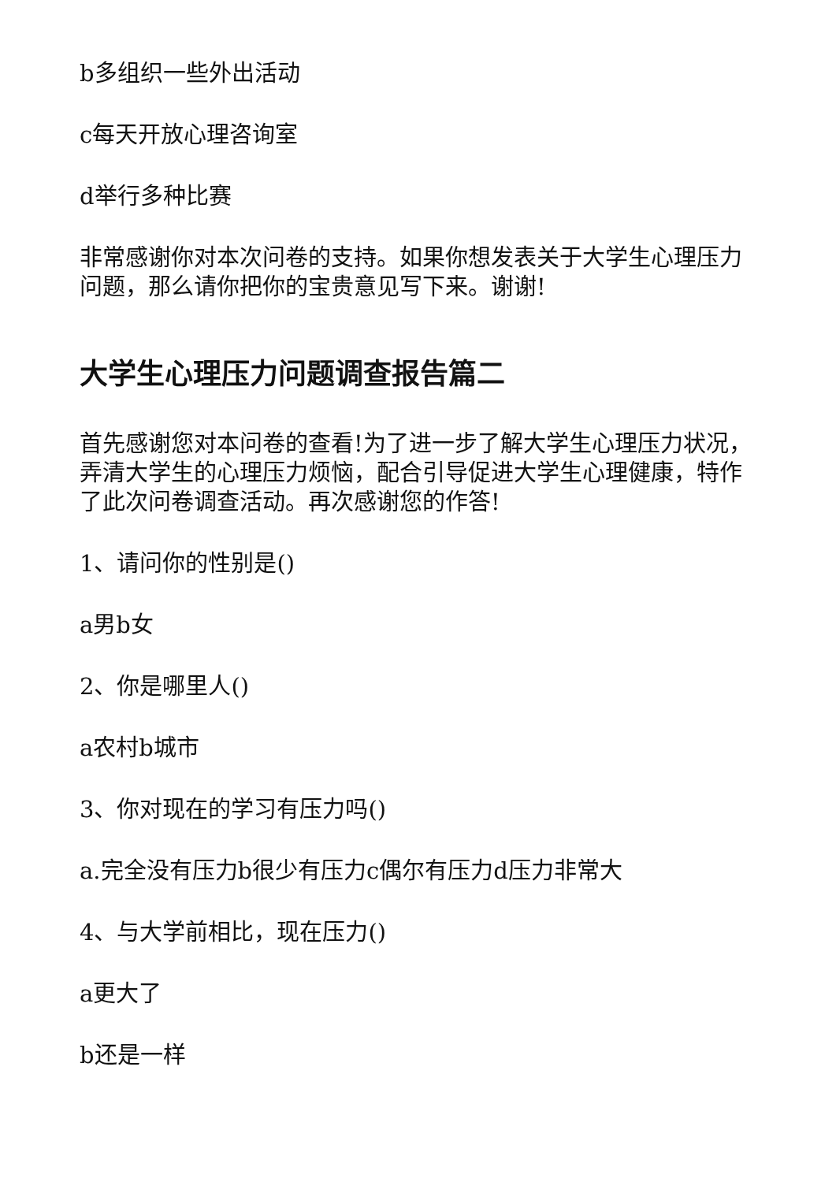b多组织一些外出活动
c每天开放心理咨询室
d举行多种比赛
非常感谢你对本次问卷的支持。如果你想发表关于大学生心理压力问题，那么请你把你的宝贵意见写下来。谢谢!
大学生心理压力问题调查报告篇二
首先感谢您对本问卷的查看!为了进一步了解大学生心理压力状况，弄清大学生的心理压力烦恼，配合引导促进大学生心理健康，特作了此次问卷调查活动。再次感谢您的作答!
1、请问你的性别是()
a男b女
2、你是哪里人()
a农村b城市
3、你对现在的学习有压力吗()
a.完全没有压力b很少有压力c偶尔有压力d压力非常大
4、与大学前相比，现在压力()
a更大了
b还是一样